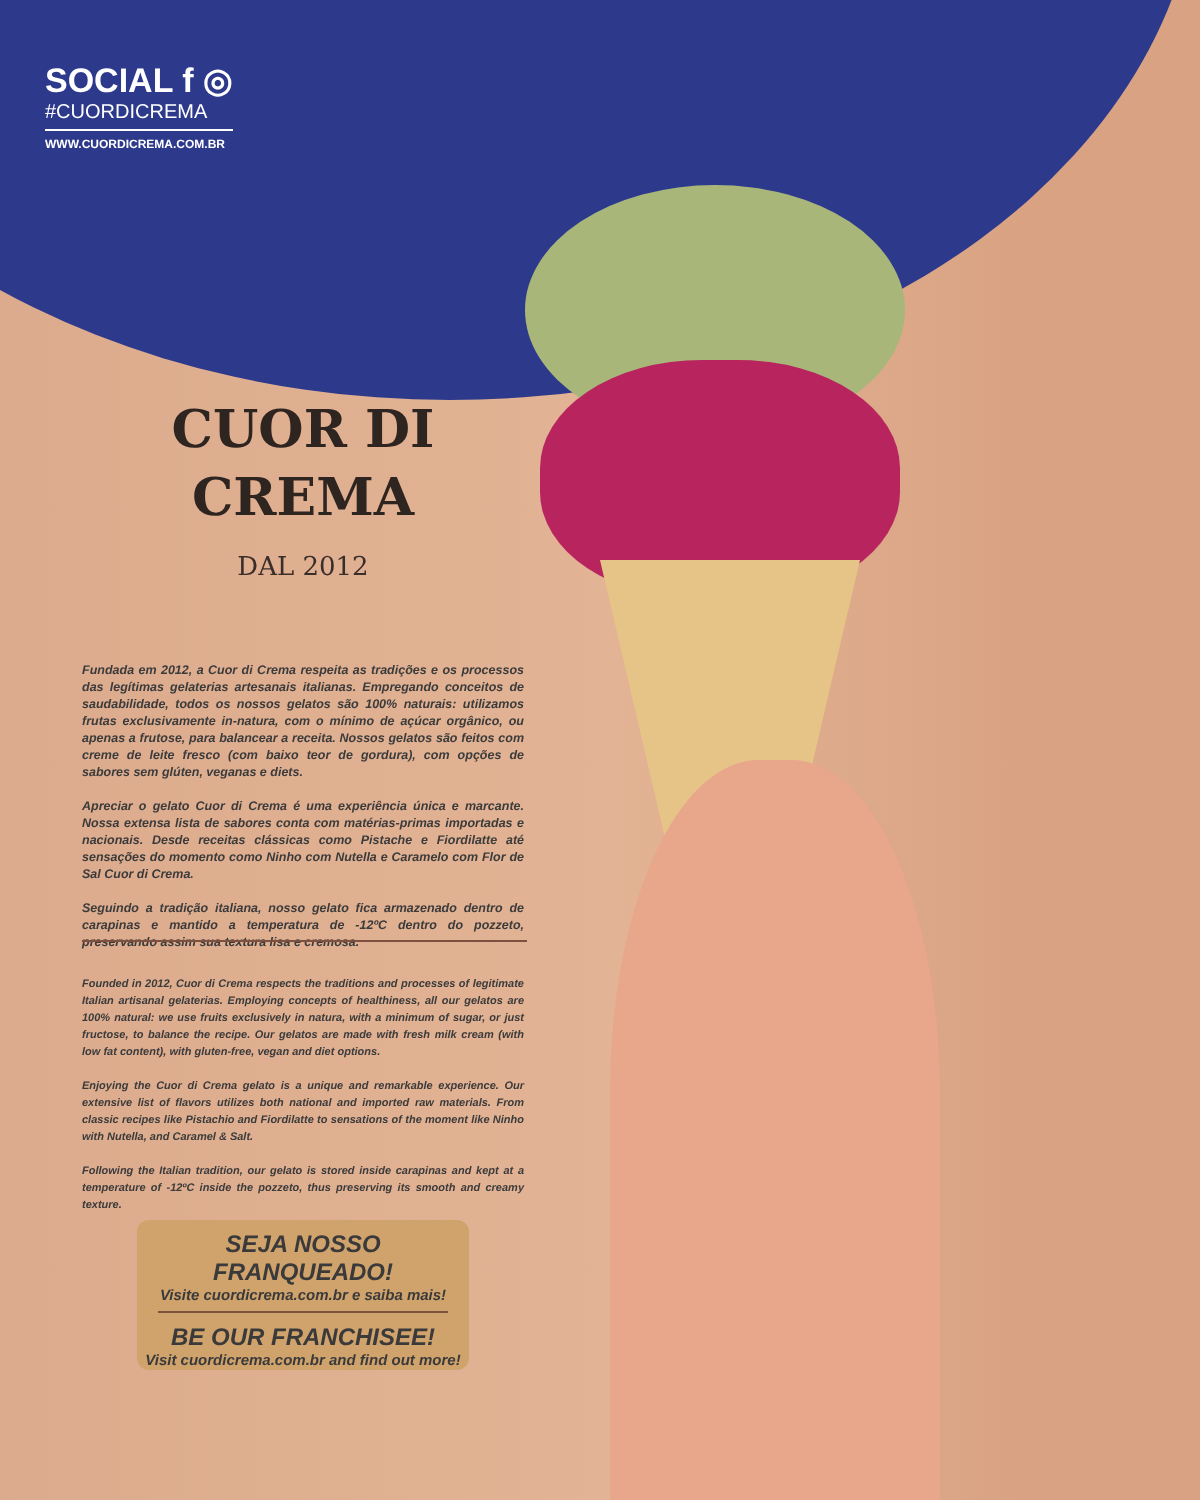SOCIAL f ◎
#CUORDICREMA
WWW.CUORDICREMA.COM.BR
CUOR DI CREMA
DAL 2012
Fundada em 2012, a Cuor di Crema respeita as tradições e os processos das legítimas gelaterias artesanais italianas. Empregando conceitos de saudabilidade, todos os nossos gelatos são 100% naturais: utilizamos frutas exclusivamente in-natura, com o mínimo de açúcar orgânico, ou apenas a frutose, para balancear a receita. Nossos gelatos são feitos com creme de leite fresco (com baixo teor de gordura), com opções de sabores sem glúten, veganas e diets.
Apreciar o gelato Cuor di Crema é uma experiência única e marcante. Nossa extensa lista de sabores conta com matérias-primas importadas e nacionais. Desde receitas clássicas como Pistache e Fiordilatte até sensações do momento como Ninho com Nutella e Caramelo com Flor de Sal Cuor di Crema.
Seguindo a tradição italiana, nosso gelato fica armazenado dentro de carapinas e mantido a temperatura de -12ºC dentro do pozzeto, preservando assim sua textura lisa e cremosa.
Founded in 2012, Cuor di Crema respects the traditions and processes of legitimate Italian artisanal gelaterias. Employing concepts of healthiness, all our gelatos are 100% natural: we use fruits exclusively in natura, with a minimum of sugar, or just fructose, to balance the recipe. Our gelatos are made with fresh milk cream (with low fat content), with gluten-free, vegan and diet options.
Enjoying the Cuor di Crema gelato is a unique and remarkable experience. Our extensive list of flavors utilizes both national and imported raw materials. From classic recipes like Pistachio and Fiordilatte to sensations of the moment like Ninho with Nutella, and Caramel & Salt.
Following the Italian tradition, our gelato is stored inside carapinas and kept at a temperature of -12ºC inside the pozzeto, thus preserving its smooth and creamy texture.
SEJA NOSSO FRANQUEADO!
Visite cuordicrema.com.br e saiba mais!
BE OUR FRANCHISEE!
Visit cuordicrema.com.br and find out more!